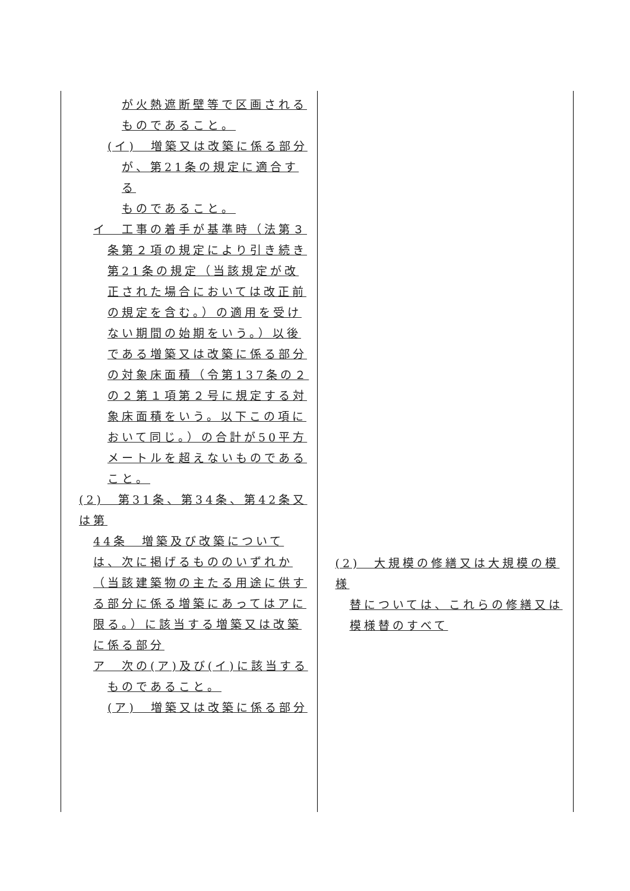| が火熱遮断壁等で区画される ものであること。 (イ) 増築又は改築に係る部分 が、第21条の規定に適合する ものであること。 イ 工事の着手が基準時（法第３ 条第２項の規定により引き続き第21条の規定（当該規定が改正された場合においては改正前の規定を含む。）の適用を受けない期間の始期をいう。）以後である増築又は改築に係る部分の対象床面積（令第137条の２の２第１項第２号に規定する対象床面積をいう。以下この項において同じ。）の合計が50平方メートルを超えないものであること。 (2) 第31条、第34条、第42条又は第 44条 増築及び改築については、次に掲げるもののいずれか（当該建築物の主たる用途に供する部分に係る増築にあってはアに限る。）に該当する増築又は改築に係る部分 ア 次の(ア)及び(イ)に該当する ものであること。 (ア) 増築又は改築に係る部分 | (2) 大規模の修繕又は大規模の模様 替については、これらの修繕又は模様替のすべて |